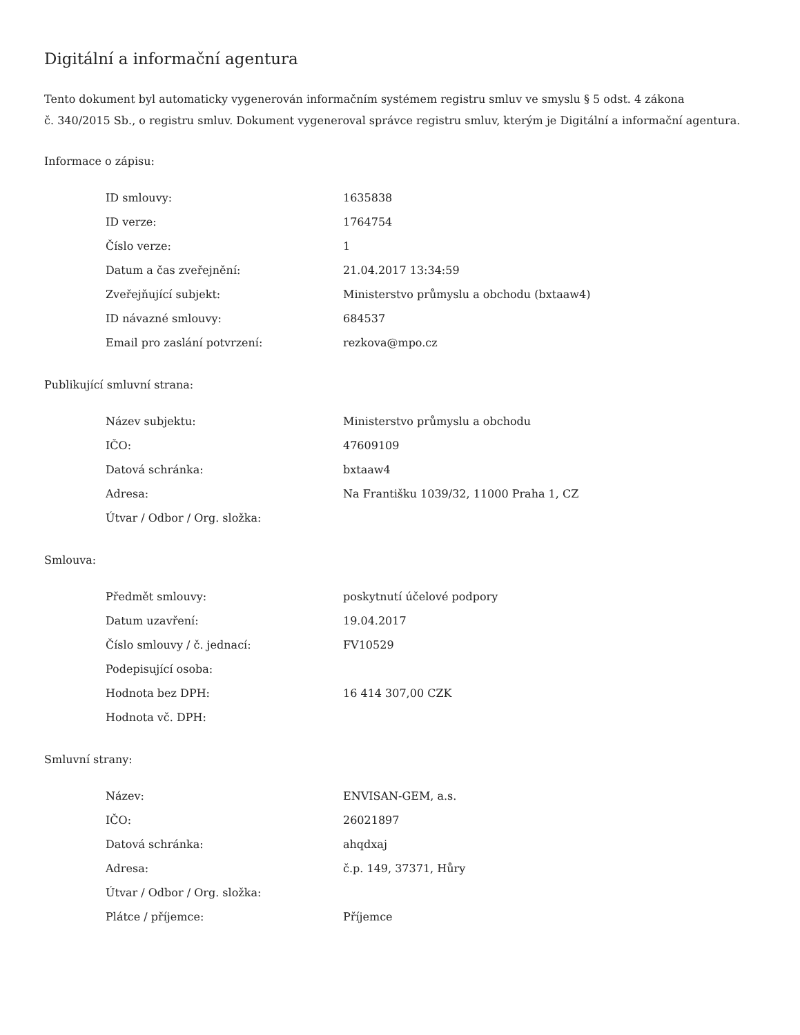Digitální a informační agentura
Tento dokument byl automaticky vygenerován informačním systémem registru smluv ve smyslu § 5 odst. 4 zákona
č. 340/2015 Sb., o registru smluv. Dokument vygeneroval správce registru smluv, kterým je Digitální a informační agentura.
Informace o zápisu:
| ID smlouvy: | 1635838 |
| ID verze: | 1764754 |
| Číslo verze: | 1 |
| Datum a čas zveřejnění: | 21.04.2017 13:34:59 |
| Zveřejňující subjekt: | Ministerstvo průmyslu a obchodu (bxtaaw4) |
| ID návazné smlouvy: | 684537 |
| Email pro zaslání potvrzení: | rezkova@mpo.cz |
Publikující smluvní strana:
| Název subjektu: | Ministerstvo průmyslu a obchodu |
| IČO: | 47609109 |
| Datová schránka: | bxtaaw4 |
| Adresa: | Na Františku 1039/32, 11000 Praha 1, CZ |
| Útvar / Odbor / Org. složka: | |
Smlouva:
| Předmět smlouvy: | poskytnutí účelové podpory |
| Datum uzavření: | 19.04.2017 |
| Číslo smlouvy / č. jednací: | FV10529 |
| Podepisující osoba: | |
| Hodnota bez DPH: | 16 414 307,00 CZK |
| Hodnota vč. DPH: | |
Smluvní strany:
| Název: | ENVISAN-GEM, a.s. |
| IČO: | 26021897 |
| Datová schránka: | ahqdxaj |
| Adresa: | č.p. 149, 37371, Hůry |
| Útvar / Odbor / Org. složka: | |
| Plátce / příjemce: | Příjemce |